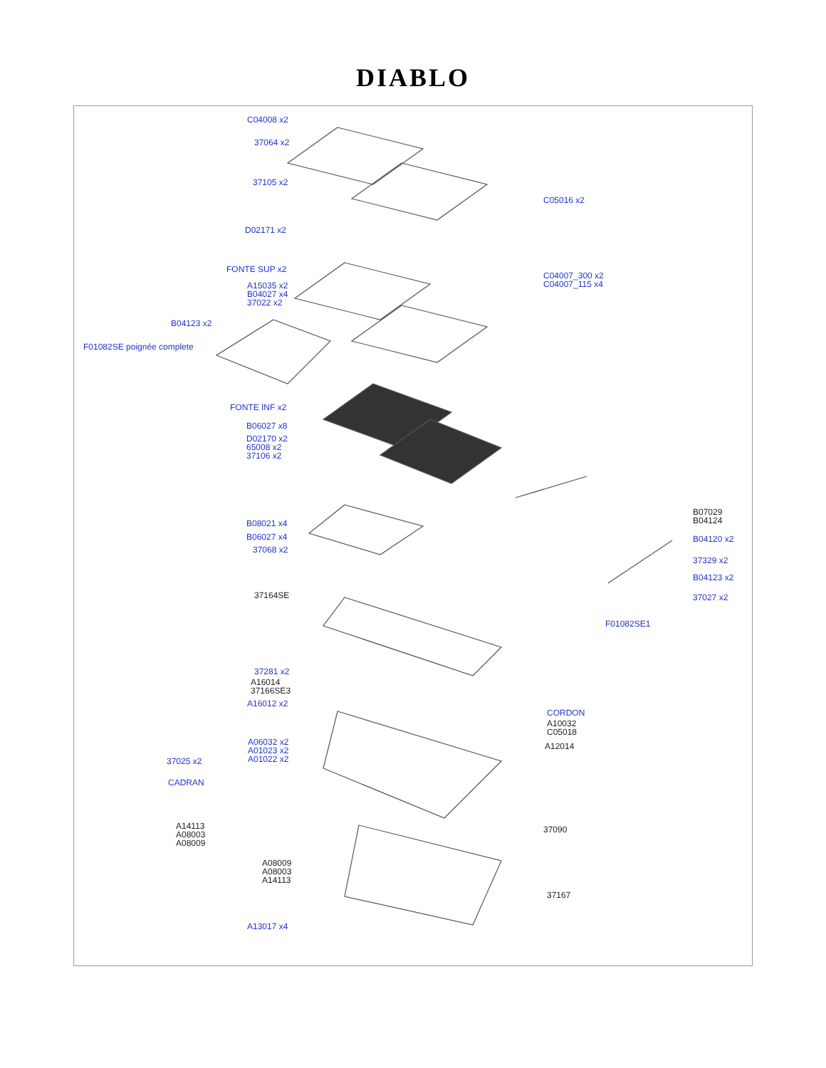DIABLO
C04008 x2
37064 x2
37105 x2
D02171 x2
FONTE SUP x2
A15035 x2
B04027 x4
37022 x2
B04123 x2
F01082SE poignée complete
FONTE INF x2
B06027 x8
D02170 x2
65008 x2
37106 x2
B08021 x4
B06027 x4
37068 x2
37164SE
37281 x2
A16014
37166SE3
A16012 x2
A06032 x2
A01023 x2
A01022 x2
37025 x2
CADRAN
A14113
A08003
A08009
A08009
A08003
A14113
A13017 x4
C05016 x2
C04007_300 x2
C04007_115 x4
B07029
B04124
B04120 x2
37329 x2
B04123 x2
37027 x2
F01082SE1
CORDON
A10032
C05018
A12014
37090
37167